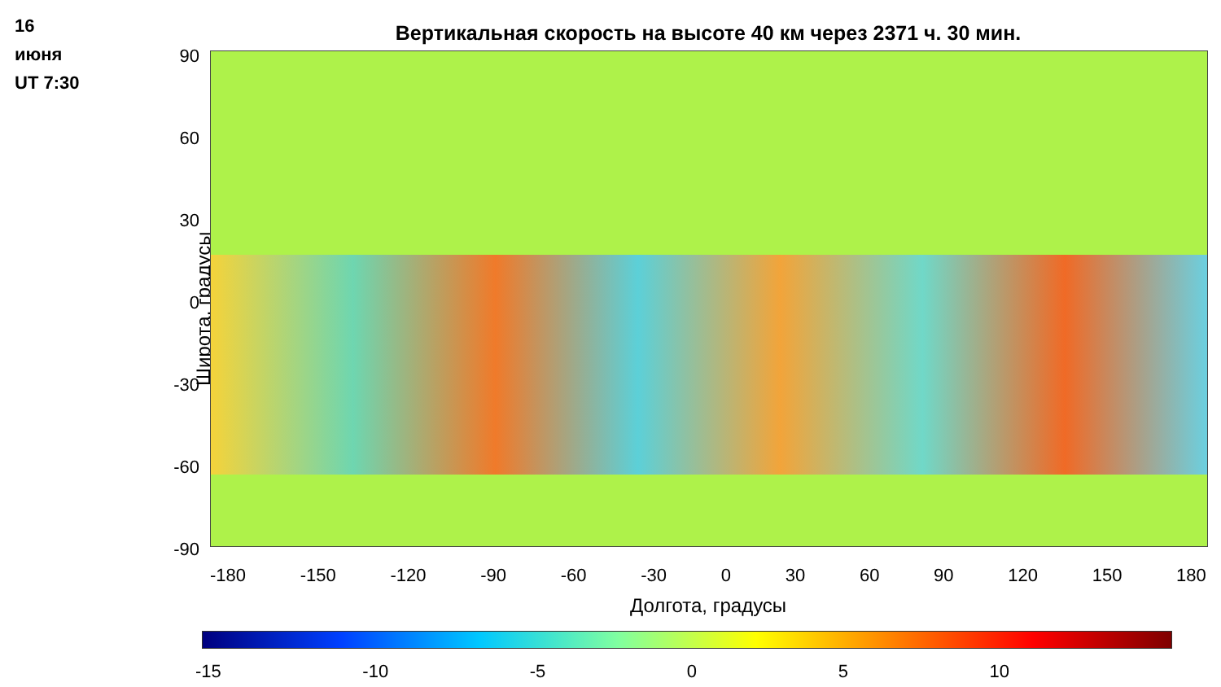16
июня
UT 7:30
Вертикальная скорость на высоте 40 км через 2371 ч. 30 мин.
Широта, градусы
90
60
30
0
-30
-60
-90
-180 -150 -120 -90 -60 -30 0 30 60 90 120 150 180
Долгота, градусы
-15 -10 -5 0 5 10